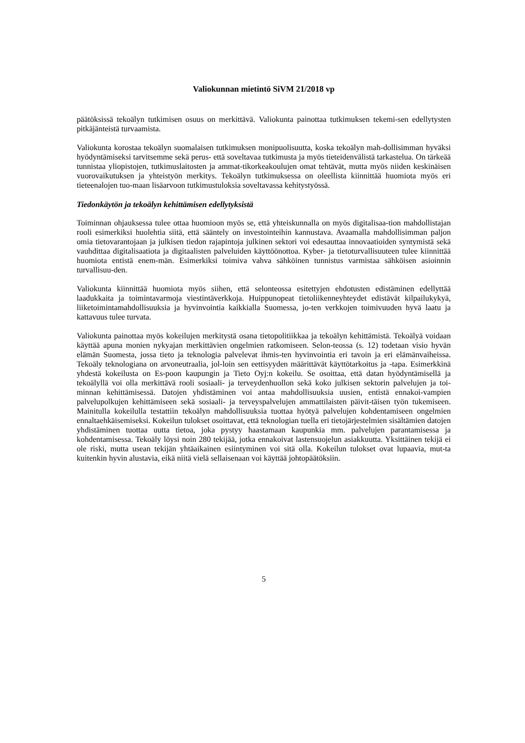Valiokunnan mietintö SiVM 21/2018 vp
päätöksissä tekoälyn tutkimisen osuus on merkittävä. Valiokunta painottaa tutkimuksen tekemi-sen edellytysten pitkäjänteistä turvaamista.
Valiokunta korostaa tekoälyn suomalaisen tutkimuksen monipuolisuutta, koska tekoälyn mah-dollisimman hyväksi hyödyntämiseksi tarvitsemme sekä perus- että soveltavaa tutkimusta ja myös tieteidenvälistä tarkastelua. On tärkeää tunnistaa yliopistojen, tutkimuslaitosten ja ammat-tikorkeakoulujen omat tehtävät, mutta myös niiden keskinäisen vuorovaikutuksen ja yhteistyön merkitys. Tekoälyn tutkimuksessa on oleellista kiinnittää huomiota myös eri tieteenalojen tuo-maan lisäarvoon tutkimustuloksia soveltavassa kehitystyössä.
Tiedonkäytön ja tekoälyn kehittämisen edellytyksistä
Toiminnan ohjauksessa tulee ottaa huomioon myös se, että yhteiskunnalla on myös digitalisaa-tion mahdollistajan rooli esimerkiksi huolehtia siitä, että sääntely on investointeihin kannustava. Avaamalla mahdollisimman paljon omia tietovarantojaan ja julkisen tiedon rajapintoja julkinen sektori voi edesauttaa innovaatioiden syntymistä sekä vauhdittaa digitalisaatiota ja digitaalisten palveluiden käyttöönottoa. Kyber- ja tietoturvallisuuteen tulee kiinnittää huomiota entistä enem-män. Esimerkiksi toimiva vahva sähköinen tunnistus varmistaa sähköisen asioinnin turvallisuu-den.
Valiokunta kiinnittää huomiota myös siihen, että selonteossa esitettyjen ehdotusten edistäminen edellyttää laadukkaita ja toimintavarmoja viestintäverkkoja. Huippunopeat tietoliikenneyhteydet edistävät kilpailukykyä, liiketoimintamahdollisuuksia ja hyvinvointia kaikkialla Suomessa, jo-ten verkkojen toimivuuden hyvä laatu ja kattavuus tulee turvata.
Valiokunta painottaa myös kokeilujen merkitystä osana tietopolitiikkaa ja tekoälyn kehittämistä. Tekoälyä voidaan käyttää apuna monien nykyajan merkittävien ongelmien ratkomiseen. Selon-teossa (s. 12) todetaan visio hyvän elämän Suomesta, jossa tieto ja teknologia palvelevat ihmis-ten hyvinvointia eri tavoin ja eri elämänvaiheissa. Tekoäly teknologiana on arvoneutraalia, jol-loin sen eettisyyden määrittävät käyttötarkoitus ja -tapa. Esimerkkinä yhdestä kokeilusta on Es-poon kaupungin ja Tieto Oyj:n kokeilu. Se osoittaa, että datan hyödyntämisellä ja tekoälyllä voi olla merkittävä rooli sosiaali- ja terveydenhuollon sekä koko julkisen sektorin palvelujen ja toi-minnan kehittämisessä. Datojen yhdistäminen voi antaa mahdollisuuksia uusien, entistä ennakoi-vampien palvelupolkujen kehittämiseen sekä sosiaali- ja terveyspalvelujen ammattilaisten päivit-täisen työn tukemiseen. Mainitulla kokeilulla testattiin tekoälyn mahdollisuuksia tuottaa hyötyä palvelujen kohdentamiseen ongelmien ennaltaehkäisemiseksi. Kokeilun tulokset osoittavat, että teknologian tuella eri tietojärjestelmien sisältämien datojen yhdistäminen tuottaa uutta tietoa, joka pystyy haastamaan kaupunkia mm. palvelujen parantamisessa ja kohdentamisessa. Tekoäly löysi noin 280 tekijää, jotka ennakoivat lastensuojelun asiakkuutta. Yksittäinen tekijä ei ole riski, mutta usean tekijän yhtäaikainen esiintyminen voi sitä olla. Kokeilun tulokset ovat lupaavia, mut-ta kuitenkin hyvin alustavia, eikä niitä vielä sellaisenaan voi käyttää johtopäätöksiin.
5